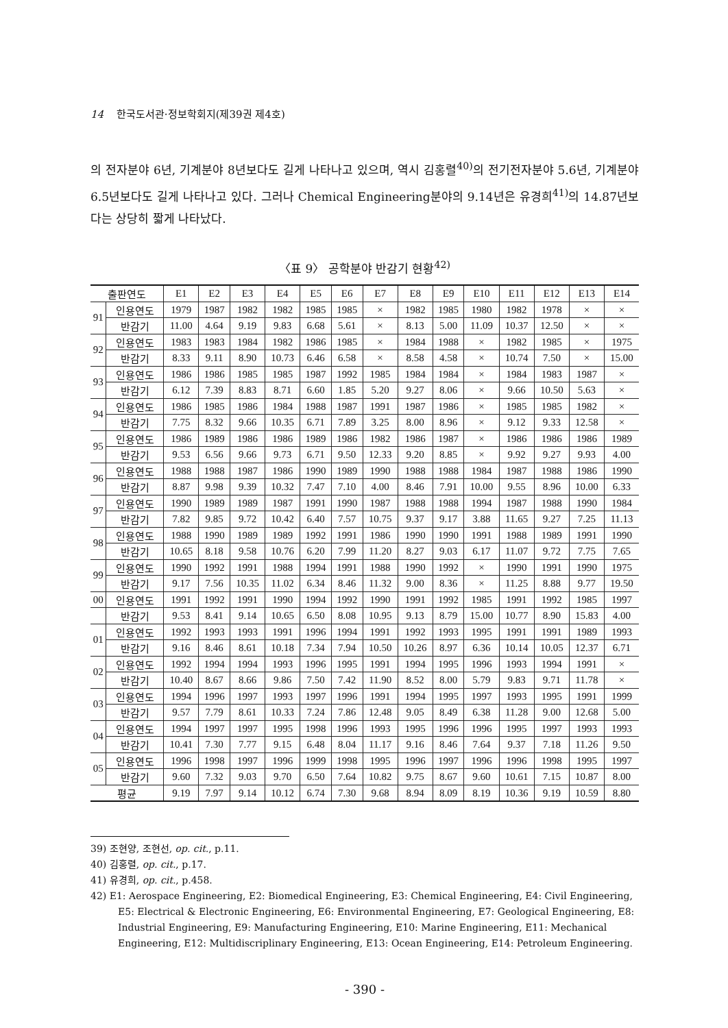14 한국도서관·정보학회지(제39권 제4호)
의 전자분야 6년, 기계분야 8년보다도 길게 나타나고 있으며, 역시 김홍렬<sup>40)</sup>의 전기전자분야 5.6년, 기계분야 6.5년보다도 길게 나타나고 있다. 그러나 Chemical Engineering분야의 9.14년은 유경희<sup>41)</sup>의 14.87년보다는 상당히 짧게 나타났다.
〈표 9〉 공학분야 반감기 현황<sup>42)</sup>
| 출판연도 | | E1 | E2 | E3 | E4 | E5 | E6 | E7 | E8 | E9 | E10 | E11 | E12 | E13 | E14 |
| --- | --- | --- | --- | --- | --- | --- | --- | --- | --- | --- | --- | --- | --- | --- | --- |
| 91 | 인용연도 | 1979 | 1987 | 1982 | 1982 | 1985 | 1985 | × | 1982 | 1985 | 1980 | 1982 | 1978 | × | × |
| | 반감기 | 11.00 | 4.64 | 9.19 | 9.83 | 6.68 | 5.61 | × | 8.13 | 5.00 | 11.09 | 10.37 | 12.50 | × | × |
| 92 | 인용연도 | 1983 | 1983 | 1984 | 1982 | 1986 | 1985 | × | 1984 | 1988 | × | 1982 | 1985 | × | 1975 |
| | 반감기 | 8.33 | 9.11 | 8.90 | 10.73 | 6.46 | 6.58 | × | 8.58 | 4.58 | × | 10.74 | 7.50 | × | 15.00 |
| 93 | 인용연도 | 1986 | 1986 | 1985 | 1985 | 1987 | 1992 | 1985 | 1984 | 1984 | × | 1984 | 1983 | 1987 | × |
| | 반감기 | 6.12 | 7.39 | 8.83 | 8.71 | 6.60 | 1.85 | 5.20 | 9.27 | 8.06 | × | 9.66 | 10.50 | 5.63 | × |
| 94 | 인용연도 | 1986 | 1985 | 1986 | 1984 | 1988 | 1987 | 1991 | 1987 | 1986 | × | 1985 | 1985 | 1982 | × |
| | 반감기 | 7.75 | 8.32 | 9.66 | 10.35 | 6.71 | 7.89 | 3.25 | 8.00 | 8.96 | × | 9.12 | 9.33 | 12.58 | × |
| 95 | 인용연도 | 1986 | 1989 | 1986 | 1986 | 1989 | 1986 | 1982 | 1986 | 1987 | × | 1986 | 1986 | 1986 | 1989 |
| | 반감기 | 9.53 | 6.56 | 9.66 | 9.73 | 6.71 | 9.50 | 12.33 | 9.20 | 8.85 | × | 9.92 | 9.27 | 9.93 | 4.00 |
| 96 | 인용연도 | 1988 | 1988 | 1987 | 1986 | 1990 | 1989 | 1990 | 1988 | 1988 | 1984 | 1987 | 1988 | 1986 | 1990 |
| | 반감기 | 8.87 | 9.98 | 9.39 | 10.32 | 7.47 | 7.10 | 4.00 | 8.46 | 7.91 | 10.00 | 9.55 | 8.96 | 10.00 | 6.33 |
| 97 | 인용연도 | 1990 | 1989 | 1989 | 1987 | 1991 | 1990 | 1987 | 1988 | 1988 | 1994 | 1987 | 1988 | 1990 | 1984 |
| | 반감기 | 7.82 | 9.85 | 9.72 | 10.42 | 6.40 | 7.57 | 10.75 | 9.37 | 9.17 | 3.88 | 11.65 | 9.27 | 7.25 | 11.13 |
| 98 | 인용연도 | 1988 | 1990 | 1989 | 1989 | 1992 | 1991 | 1986 | 1990 | 1990 | 1991 | 1988 | 1989 | 1991 | 1990 |
| | 반감기 | 10.65 | 8.18 | 9.58 | 10.76 | 6.20 | 7.99 | 11.20 | 8.27 | 9.03 | 6.17 | 11.07 | 9.72 | 7.75 | 7.65 |
| 99 | 인용연도 | 1990 | 1992 | 1991 | 1988 | 1994 | 1991 | 1988 | 1990 | 1992 | × | 1990 | 1991 | 1990 | 1975 |
| | 반감기 | 9.17 | 7.56 | 10.35 | 11.02 | 6.34 | 8.46 | 11.32 | 9.00 | 8.36 | × | 11.25 | 8.88 | 9.77 | 19.50 |
| 00 | 인용연도 | 1991 | 1992 | 1991 | 1990 | 1994 | 1992 | 1990 | 1991 | 1992 | 1985 | 1991 | 1992 | 1985 | 1997 |
| | 반감기 | 9.53 | 8.41 | 9.14 | 10.65 | 6.50 | 8.08 | 10.95 | 9.13 | 8.79 | 15.00 | 10.77 | 8.90 | 15.83 | 4.00 |
| 01 | 인용연도 | 1992 | 1993 | 1993 | 1991 | 1996 | 1994 | 1991 | 1992 | 1993 | 1995 | 1991 | 1991 | 1989 | 1993 |
| | 반감기 | 9.16 | 8.46 | 8.61 | 10.18 | 7.34 | 7.94 | 10.50 | 10.26 | 8.97 | 6.36 | 10.14 | 10.05 | 12.37 | 6.71 |
| 02 | 인용연도 | 1992 | 1994 | 1994 | 1993 | 1996 | 1995 | 1991 | 1994 | 1995 | 1996 | 1993 | 1994 | 1991 | × |
| | 반감기 | 10.40 | 8.67 | 8.66 | 9.86 | 7.50 | 7.42 | 11.90 | 8.52 | 8.00 | 5.79 | 9.83 | 9.71 | 11.78 | × |
| 03 | 인용연도 | 1994 | 1996 | 1997 | 1993 | 1997 | 1996 | 1991 | 1994 | 1995 | 1997 | 1993 | 1995 | 1991 | 1999 |
| | 반감기 | 9.57 | 7.79 | 8.61 | 10.33 | 7.24 | 7.86 | 12.48 | 9.05 | 8.49 | 6.38 | 11.28 | 9.00 | 12.68 | 5.00 |
| 04 | 인용연도 | 1994 | 1997 | 1997 | 1995 | 1998 | 1996 | 1993 | 1995 | 1996 | 1996 | 1995 | 1997 | 1993 | 1993 |
| | 반감기 | 10.41 | 7.30 | 7.77 | 9.15 | 6.48 | 8.04 | 11.17 | 9.16 | 8.46 | 7.64 | 9.37 | 7.18 | 11.26 | 9.50 |
| 05 | 인용연도 | 1996 | 1998 | 1997 | 1996 | 1999 | 1998 | 1995 | 1996 | 1997 | 1996 | 1996 | 1998 | 1995 | 1997 |
| | 반감기 | 9.60 | 7.32 | 9.03 | 9.70 | 6.50 | 7.64 | 10.82 | 9.75 | 8.67 | 9.60 | 10.61 | 7.15 | 10.87 | 8.00 |
| 평균 | | 9.19 | 7.97 | 9.14 | 10.12 | 6.74 | 7.30 | 9.68 | 8.94 | 8.09 | 8.19 | 10.36 | 9.19 | 10.59 | 8.80 |
39) 조현양, 조현선, op. cit., p.11.
40) 김홍렬, op. cit., p.17.
41) 유경희, op. cit., p.458.
42) E1: Aerospace Engineering, E2: Biomedical Engineering, E3: Chemical Engineering, E4: Civil Engineering, E5: Electrical & Electronic Engineering, E6: Environmental Engineering, E7: Geological Engineering, E8: Industrial Engineering, E9: Manufacturing Engineering, E10: Marine Engineering, E11: Mechanical Engineering, E12: Multidiscriplinary Engineering, E13: Ocean Engineering, E14: Petroleum Engineering.
- 390 -